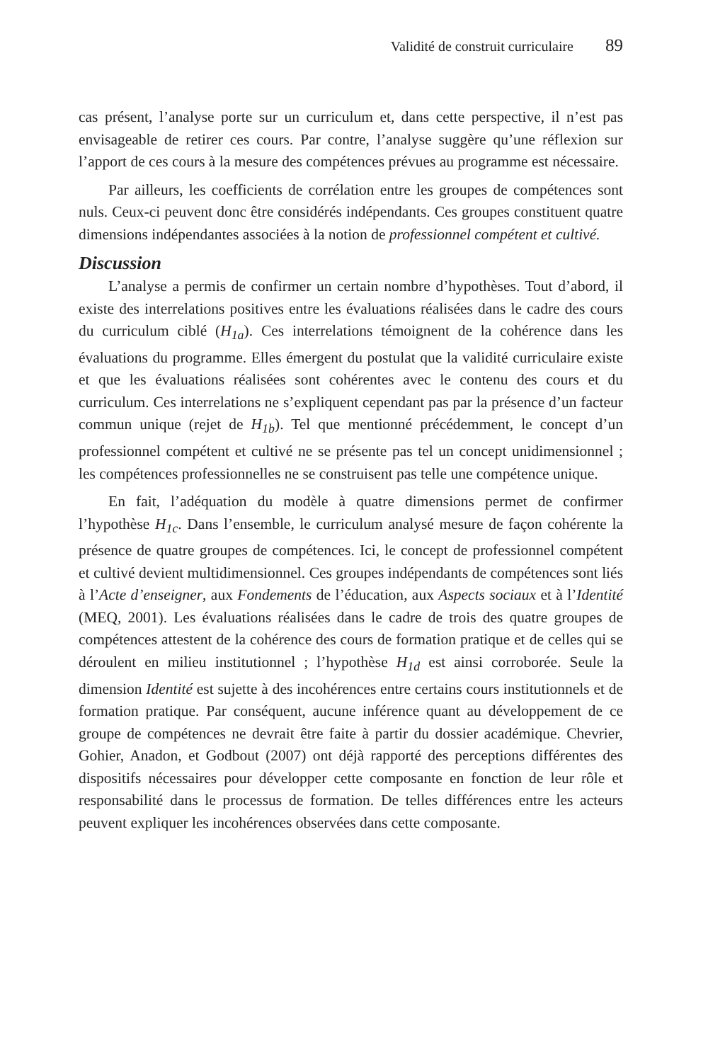Validité de construit curriculaire 89
cas présent, l’analyse porte sur un curriculum et, dans cette perspective, il n’est pas envisageable de retirer ces cours. Par contre, l’analyse suggère qu’une réflexion sur l’apport de ces cours à la mesure des compétences prévues au programme est nécessaire.
Par ailleurs, les coefficients de corrélation entre les groupes de compétences sont nuls. Ceux-ci peuvent donc être considérés indépendants. Ces groupes constituent quatre dimensions indépendantes associées à la notion de professionnel compétent et cultivé.
Discussion
L’analyse a permis de confirmer un certain nombre d’hypothèses. Tout d’abord, il existe des interrelations positives entre les évaluations réalisées dans le cadre des cours du curriculum ciblé (H<sub>1a</sub>). Ces interrelations témoignent de la cohérence dans les évaluations du programme. Elles émergent du postulat que la validité curriculaire existe et que les évaluations réalisées sont cohérentes avec le contenu des cours et du curriculum. Ces interrelations ne s’expliquent cependant pas par la présence d’un facteur commun unique (rejet de H<sub>1b</sub>). Tel que mentionné précédemment, le concept d’un professionnel compétent et cultivé ne se présente pas tel un concept unidimensionnel ; les compétences professionnelles ne se construisent pas telle une compétence unique.
En fait, l’adéquation du modèle à quatre dimensions permet de confirmer l’hypothèse H<sub>1c</sub>. Dans l’ensemble, le curriculum analysé mesure de façon cohérente la présence de quatre groupes de compétences. Ici, le concept de professionnel compétent et cultivé devient multidimensionnel. Ces groupes indépendants de compétences sont liés à l’Acte d’enseigner, aux Fondements de l’éducation, aux Aspects sociaux et à l’Identité (MEQ, 2001). Les évaluations réalisées dans le cadre de trois des quatre groupes de compétences attestent de la cohérence des cours de formation pratique et de celles qui se déroulent en milieu institutionnel ; l’hypothèse H<sub>1d</sub> est ainsi corroborée. Seule la dimension Identité est sujette à des incohérences entre certains cours institutionnels et de formation pratique. Par conséquent, aucune inférence quant au développement de ce groupe de compétences ne devrait être faite à partir du dossier académique. Chevrier, Gohier, Anadon, et Godbout (2007) ont déjà rapporté des perceptions différentes des dispositifs nécessaires pour développer cette composante en fonction de leur rôle et responsabilité dans le processus de formation. De telles différences entre les acteurs peuvent expliquer les incohérences observées dans cette composante.